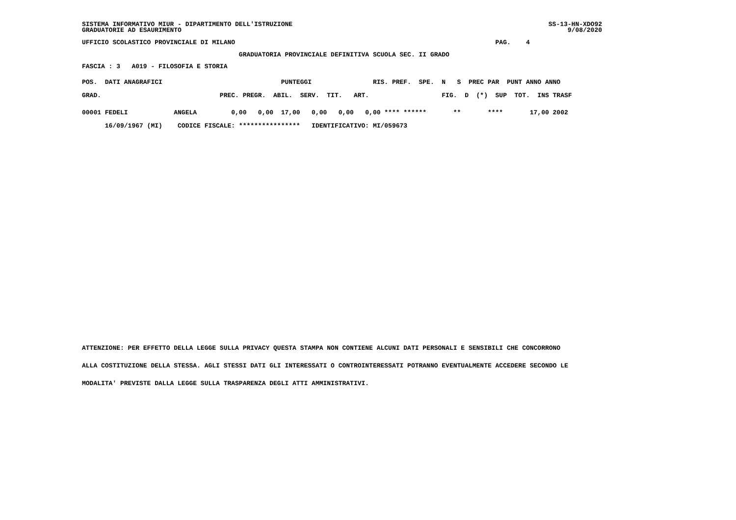SS-13-HN-XDO92
     9/08/2020
SISTEMA INFORMATIVO MIUR - DIPARTIMENTO DELL'ISTRUZIONE
GRADUATORIE AD ESAURIMENTO
UFFICIO SCOLASTICO PROVINCIALE DI MILANO                                                                    PAG.    4
                                         GRADUATORIA PROVINCIALE DEFINITIVA SCUOLA SEC. II GRADO
FASCIA : 3   A019 - FILOSOFIA E STORIA
| POS. DATI ANAGRAFICI PUNTEGGI RIS. PREF. SPE. N S PREC PAR PUNT ANNO ANNO |
| --- |
| GRAD. PREC. PREGR. ABIL. SERV. TIT. ART. FIG. D (*) SUP TOT. INS TRASF |
| 00001 FEDELI ANGELA 0,00 0,00 17,00 0,00 0,00 0,00 **** ****** ** **** 17,00 2002 |
| 16/09/1967 (MI) CODICE FISCALE: **************** IDENTIFICATIVO: MI/059673 |
ATTENZIONE: PER EFFETTO DELLA LEGGE SULLA PRIVACY QUESTA STAMPA NON CONTIENE ALCUNI DATI PERSONALI E SENSIBILI CHE CONCORRONO
ALLA COSTITUZIONE DELLA STESSA. AGLI STESSI DATI GLI INTERESSATI O CONTROINTERESSATI POTRANNO EVENTUALMENTE ACCEDERE SECONDO LE
MODALITA' PREVISTE DALLA LEGGE SULLA TRASPARENZA DEGLI ATTI AMMINISTRATIVI.